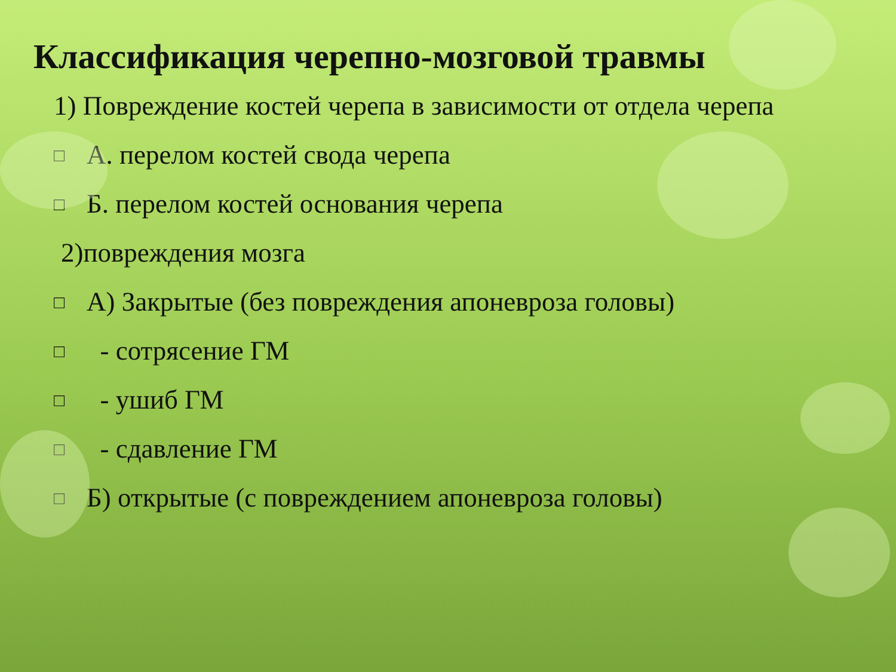Классификация черепно-мозговой травмы
1) Повреждение костей черепа в зависимости от отдела черепа
□ А. перелом костей свода черепа
□ Б. перелом костей основания черепа
2)повреждения мозга
□ А) Закрытые (без повреждения апоневроза головы)
□ - сотрясение ГМ
□ - ушиб ГМ
□ - сдавление ГМ
□ Б) открытые (с повреждением апоневроза головы)